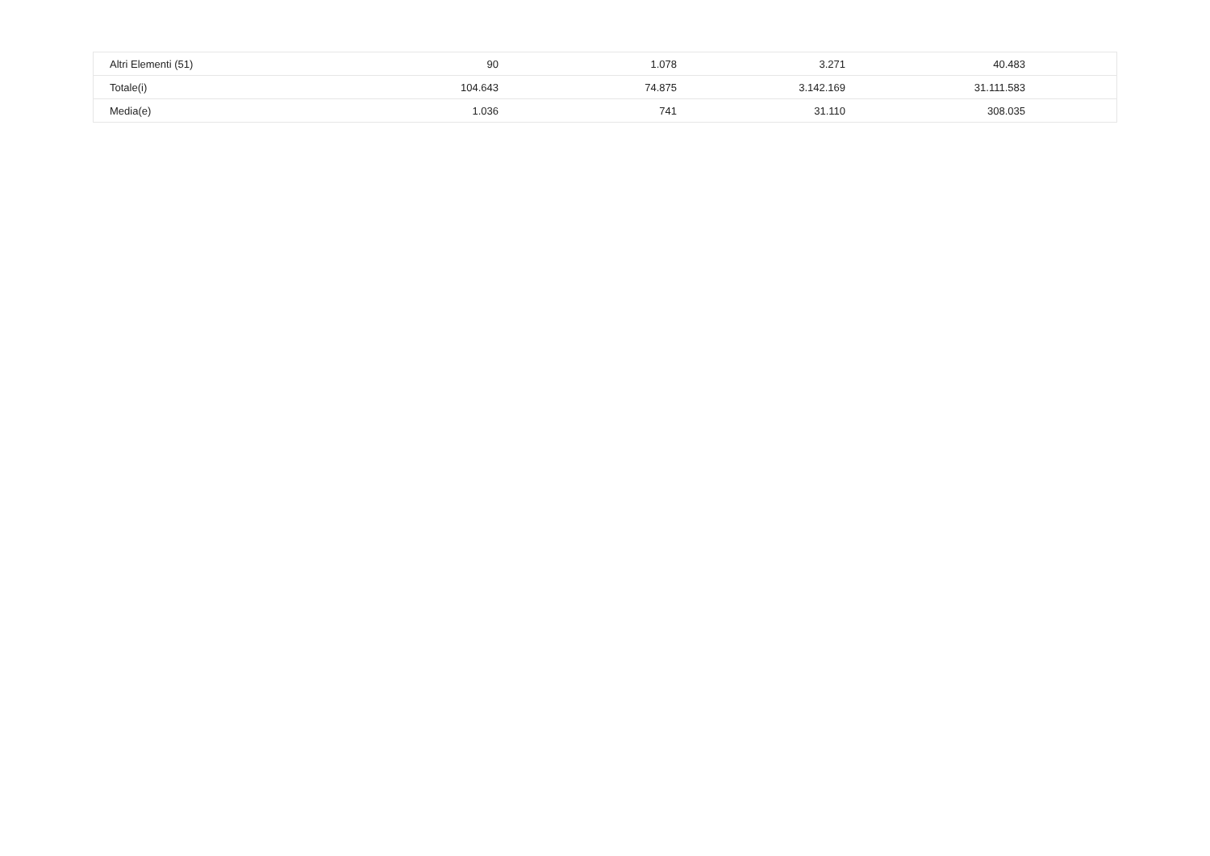| Altri Elementi (51) | 90 | 1.078 | 3.271 | 40.483 | |
| Totale(i) | 104.643 | 74.875 | 3.142.169 | 31.111.583 | |
| Media(e) | 1.036 | 741 | 31.110 | 308.035 | |